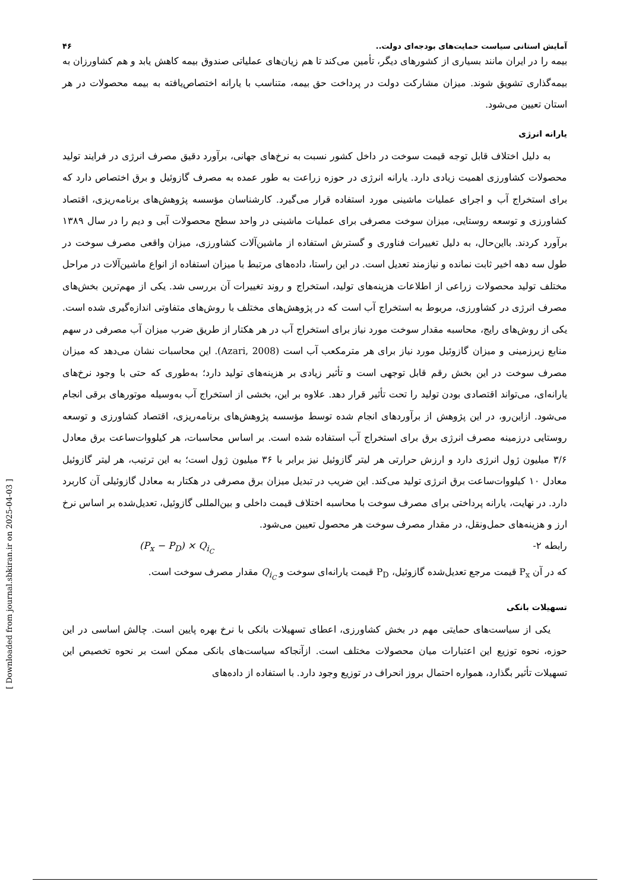آمایش استانی سیاست حمایت‌های بودجه‌ای دولت.. ۴۶
بیمه را در ایران مانند بسیاری از کشورهای دیگر، تأمین می‌کند تا هم زیان‌های عملیاتی صندوق بیمه کاهش یابد و هم کشاورزان به بیمه‌گذاری تشویق شوند. میزان مشارکت دولت در پرداخت حق بیمه، متناسب با یارانه اختصاص‌یافته به بیمه محصولات در هر استان تعیین می‌شود.
یارانه انرژی
به دلیل اختلاف قابل توجه قیمت سوخت در داخل کشور نسبت به نرخ‌های جهانی، برآورد دقیق مصرف انرژی در فرایند تولید محصولات کشاورزی اهمیت زیادی دارد. یارانه انرژی در حوزه زراعت به طور عمده به مصرف گازوئیل و برق اختصاص دارد که برای استخراج آب و اجرای عملیات ماشینی مورد استفاده قرار می‌گیرد. کارشناسان مؤسسه پژوهش‌های برنامه‌ریزی، اقتصاد کشاورزی و توسعه روستایی، میزان سوخت مصرفی برای عملیات ماشینی در واحد سطح محصولات آبی و دیم را در سال ۱۳۸۹ برآورد کردند. بااین‌حال، به دلیل تغییرات فناوری و گسترش استفاده از ماشین‌آلات کشاورزی، میزان واقعی مصرف سوخت در طول سه دهه اخیر ثابت نمانده و نیازمند تعدیل است. در این راستا، داده‌های مرتبط با میزان استفاده از انواع ماشین‌آلات در مراحل مختلف تولید محصولات زراعی از اطلاعات هزینه‌های تولید، استخراج و روند تغییرات آن بررسی شد. یکی از مهم‌ترین بخش‌های مصرف انرژی در کشاورزی، مربوط به استخراج آب است که در پژوهش‌های مختلف با روش‌های متفاوتی اندازه‌گیری شده است. یکی از روش‌های رایج، محاسبه مقدار سوخت مورد نیاز برای استخراج آب در هر هکتار از طریق ضرب میزان آب مصرفی در سهم منابع زیرزمینی و میزان گازوئیل مورد نیاز برای هر مترمکعب آب است (Azari, 2008). این محاسبات نشان می‌دهد که میزان مصرف سوخت در این بخش رقم قابل توجهی است و تأثیر زیادی بر هزینه‌های تولید دارد؛ به‌طوری که حتی با وجود نرخ‌های یارانه‌ای، می‌تواند اقتصادی بودن تولید را تحت تأثیر قرار دهد. علاوه بر این، بخشی از استخراج آب به‌وسیله موتورهای برقی انجام می‌شود. ازاین‌رو، در این پژوهش از برآوردهای انجام شده توسط مؤسسه پژوهش‌های برنامه‌ریزی، اقتصاد کشاورزی و توسعه روستایی درزمینه مصرف انرژی برق برای استخراج آب استفاده شده است. بر اساس محاسبات، هر کیلووات‌ساعت برق معادل ۳/۶ میلیون ژول انرژی دارد و ارزش حرارتی هر لیتر گازوئیل نیز برابر با ۳۶ میلیون ژول است؛ به این ترتیب، هر لیتر گازوئیل معادل ۱۰ کیلووات‌ساعت برق انرژی تولید می‌کند. این ضریب در تبدیل میزان برق مصرفی در هکتار به معادل گازوئیلی آن کاربرد دارد. در نهایت، یارانه پرداختی برای مصرف سوخت با محاسبه اختلاف قیمت داخلی و بین‌المللی گازوئیل، تعدیل‌شده بر اساس نرخ ارز و هزینه‌های حمل‌ونقل، در مقدار مصرف سوخت هر محصول تعیین می‌شود.
رابطه ۲- (P<sub>x</sub> − P<sub>D</sub>) × Q<sub>i<sub>C</sub></sub>
که در آن P<sub>x</sub> قیمت مرجع تعدیل‌شده گازوئیل، P<sub>D</sub> قیمت یارانه‌ای سوخت و Q<sub>i<sub>C</sub></sub> مقدار مصرف سوخت است.
تسهیلات بانکی
یکی از سیاست‌های حمایتی مهم در بخش کشاورزی، اعطای تسهیلات بانکی با نرخ بهره پایین است. چالش اساسی در این حوزه، نحوه توزیع این اعتبارات میان محصولات مختلف است. ازآنجاکه سیاست‌های بانکی ممکن است بر نحوه تخصیص این تسهیلات تأثیر بگذارد، همواره احتمال بروز انحراف در توزیع وجود دارد. با استفاده از داده‌های
[ Downloaded from journal.sbkiran.ir on 2025-04-03 ]